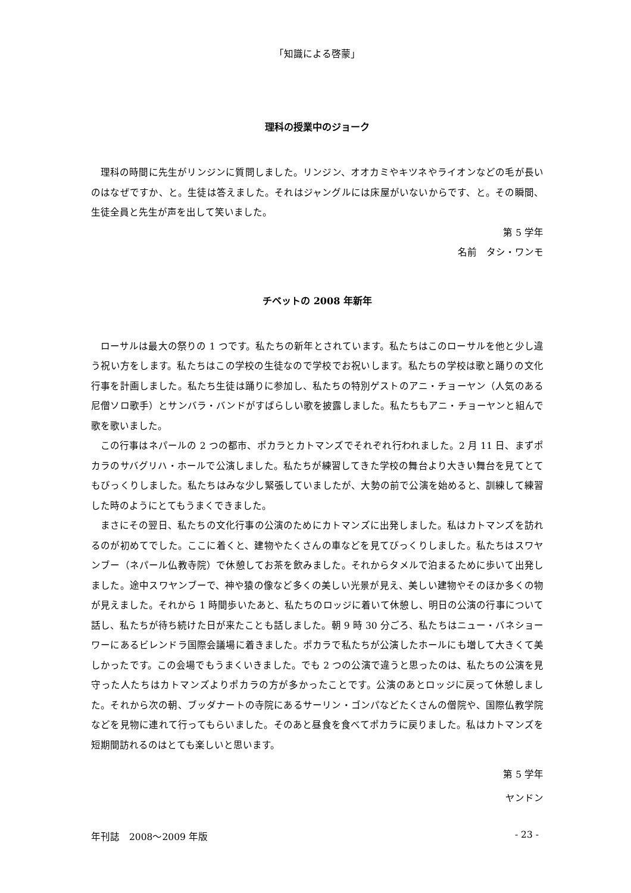「知識による啓蒙」
理科の授業中のジョーク
理科の時間に先生がリンジンに質問しました。リンジン、オオカミやキツネやライオンなどの毛が長いのはなぜですか、と。生徒は答えました。それはジャングルには床屋がいないからです、と。その瞬間、生徒全員と先生が声を出して笑いました。
第 5 学年
名前　タシ・ワンモ
チベットの 2008 年新年
ローサルは最大の祭りの 1 つです。私たちの新年とされています。私たちはこのローサルを他と少し違う祝い方をします。私たちはこの学校の生徒なので学校でお祝いします。私たちの学校は歌と踊りの文化行事を計画しました。私たち生徒は踊りに参加し、私たちの特別ゲストのアニ・チョーヤン（人気のある尼僧ソロ歌手）とサンバラ・バンドがすばらしい歌を披露しました。私たちもアニ・チョーヤンと組んで歌を歌いました。
この行事はネパールの 2 つの都市、ポカラとカトマンズでそれぞれ行われました。2 月 11 日、まずポカラのサバグリハ・ホールで公演しました。私たちが練習してきた学校の舞台より大きい舞台を見てとてもびっくりしました。私たちはみな少し緊張していましたが、大勢の前で公演を始めると、訓練して練習した時のようにとてもうまくできました。
まさにその翌日、私たちの文化行事の公演のためにカトマンズに出発しました。私はカトマンズを訪れるのが初めてでした。ここに着くと、建物やたくさんの車などを見てびっくりしました。私たちはスワヤンブー（ネパール仏教寺院）で休憩してお茶を飲みました。それからタメルで泊まるために歩いて出発しました。途中スワヤンブーで、神や猿の像など多くの美しい光景が見え、美しい建物やそのほか多くの物が見えました。それから 1 時間歩いたあと、私たちのロッジに着いて休憩し、明日の公演の行事について話し、私たちが待ち続けた日が来たことも話しました。朝 9 時 30 分ごろ、私たちはニュー・バネショーワーにあるビレンドラ国際会議場に着きました。ポカラで私たちが公演したホールにも増して大きくて美しかったです。この会場でもうまくいきました。でも 2 つの公演で違うと思ったのは、私たちの公演を見守った人たちはカトマンズよりポカラの方が多かったことです。公演のあとロッジに戻って休憩しました。それから次の朝、ブッダナートの寺院にあるサーリン・ゴンパなどたくさんの僧院や、国際仏教学院などを見物に連れて行ってもらいました。そのあと昼食を食べてポカラに戻りました。私はカトマンズを短期間訪れるのはとても楽しいと思います。
第 5 学年
ヤンドン
年刊誌　2008～2009 年版 - 23 -